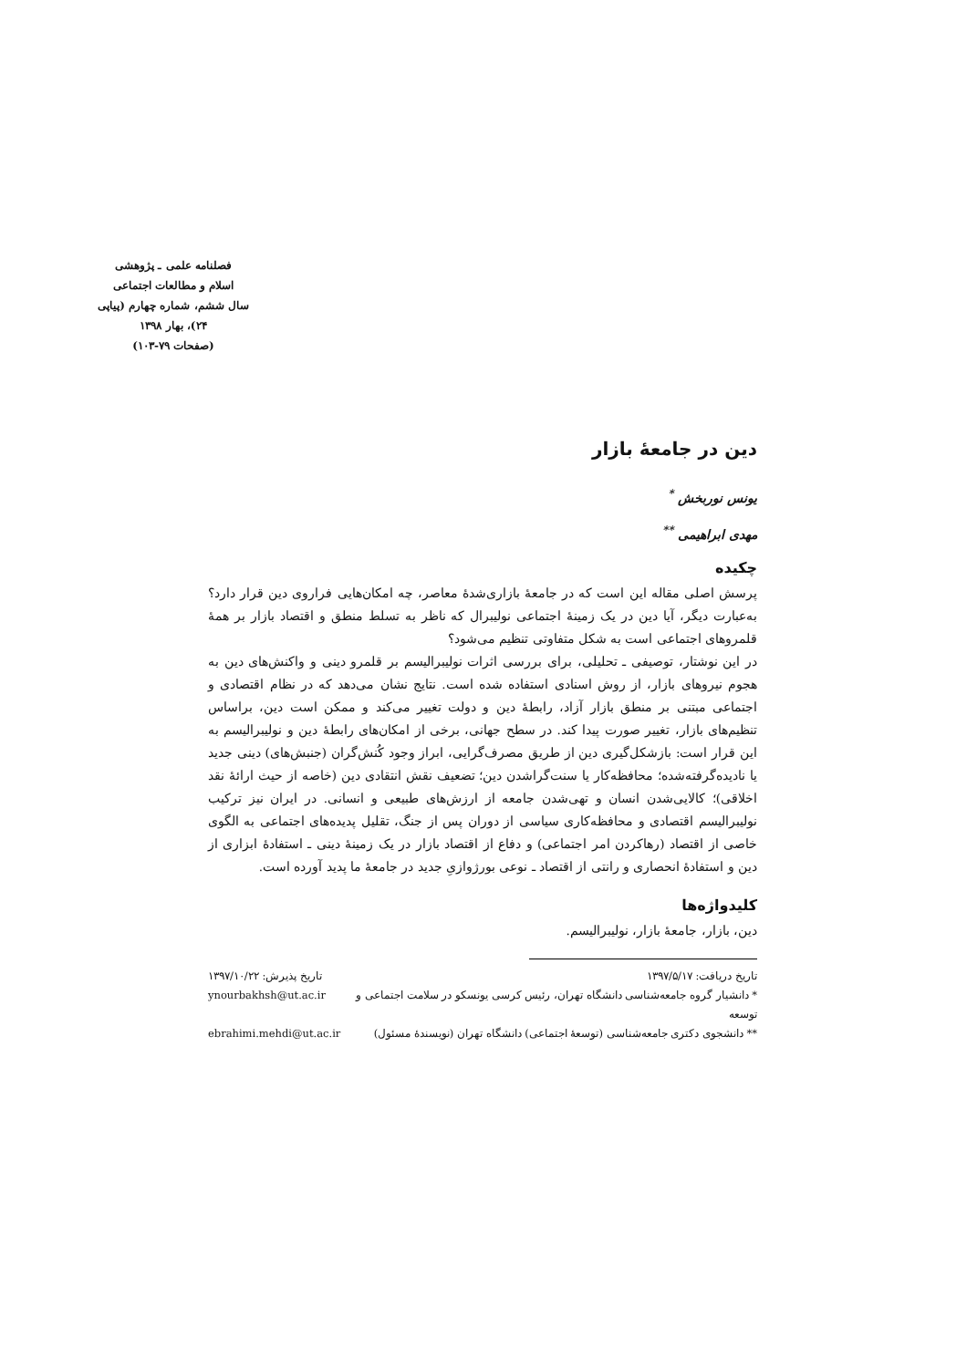فصلنامه علمی ـ پژوهشی
اسلام و مطالعات اجتماعی
سال ششم، شماره چهارم (پیاپی ۲۴)، بهار ۱۳۹۸
(صفحات ۷۹-۱۰۳)
دین در جامعهٔ بازار
یونس نوربخش <sup>*</sup>
مهدی ابراهیمی <sup>**</sup>
چکیده
پرسش اصلی مقاله این است که در جامعهٔ بازاری‌شدهٔ معاصر، چه امکان‌هایی فراروی دین قرار دارد؟ به‌عبارت دیگر، آیا دین در یک زمینهٔ اجتماعی نولیبرال که ناظر به تسلط منطق و اقتصاد بازار بر همهٔ قلمروهای اجتماعی است به شکل متفاوتی تنظیم می‌شود؟
در این نوشتار، توصیفی ـ تحلیلی، برای بررسی اثرات نولیبرالیسم بر قلمرو دینی و واکنش‌های دین به هجوم نیروهای بازار، از روش اسنادی استفاده شده است. نتایج نشان می‌دهد که در نظام اقتصادی و اجتماعی مبتنی بر منطق بازار آزاد، رابطهٔ دین و دولت تغییر می‌کند و ممکن است دین، براساس تنظیم‌های بازار، تغییر صورت پیدا کند. در سطح جهانی، برخی از امکان‌های رابطهٔ دین و نولیبرالیسم به این قرار است: بازشکل‌گیری دین از طریق مصرف‌گرایی، ابراز وجود کُنش‌گران (جنبش‌های) دینی جدید یا نادیده‌گرفته‌شده؛ محافظه‌کار یا سنت‌گراشدن دین؛ تضعیف نقش انتقادی دین (خاصه از حیث ارائهٔ نقد اخلاقی)؛ کالایی‌شدن انسان و تهی‌شدن جامعه از ارزش‌های طبیعی و انسانی. در ایران نیز ترکیب نولیبرالیسم اقتصادی و محافظه‌کاری سیاسی از دوران پس از جنگ، تقلیل پدیده‌های اجتماعی به الگوی خاصی از اقتصاد (رهاکردن امر اجتماعی) و دفاع از اقتصاد بازار در یک زمینهٔ دینی ـ استفادهٔ ابزاری از دین و استفادهٔ انحصاری و رانتی از اقتصاد ـ نوعی بورژوازیِ جدید در جامعهٔ ما پدید آورده است.
کلیدواژه‌ها
دین، بازار، جامعهٔ بازار، نولیبرالیسم.
تاریخ دریافت: ۱۳۹۷/۵/۱۷ تاریخ پذیرش: ۱۳۹۷/۱۰/۲۲
* دانشیار گروه جامعه‌شناسی دانشگاه تهران، رئیس کرسی یونسکو در سلامت اجتماعی و توسعه ynourbakhsh@ut.ac.ir
** دانشجوی دکتری جامعه‌شناسی (توسعهٔ اجتماعی) دانشگاه تهران (نویسندهٔ مسئول) ebrahimi.mehdi@ut.ac.ir